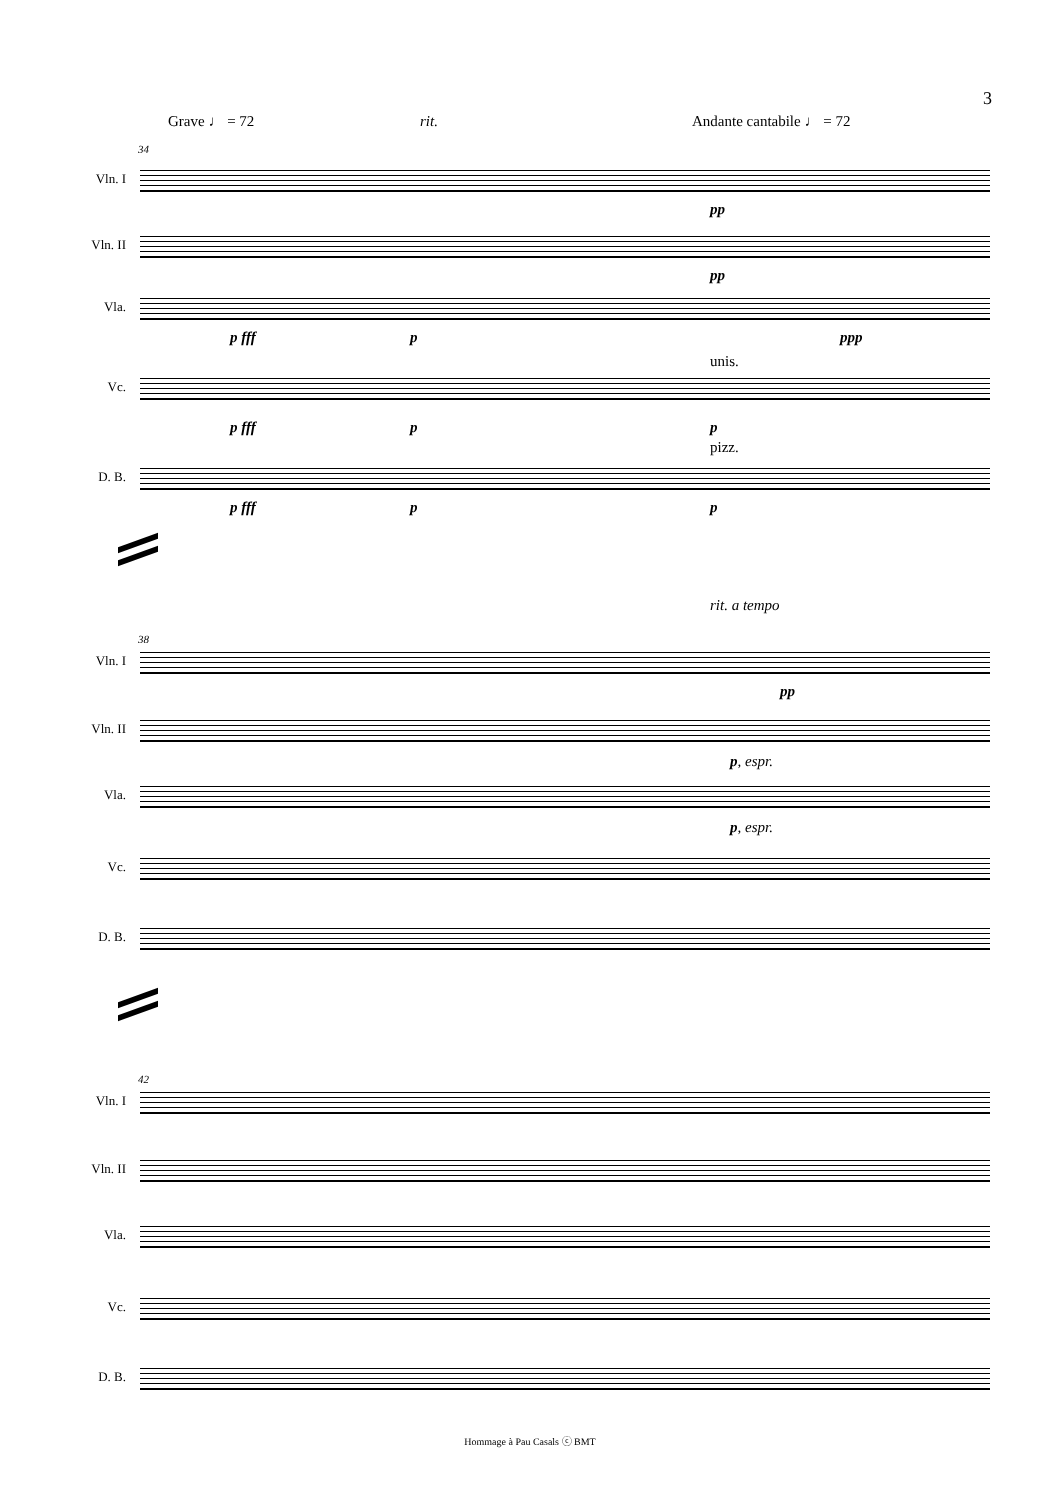3
Grave ♩ = 72 rit. Andante cantabile ♩ = 72
34
Vln. I
pp
Vln. II
pp
Vla.
p fff p ppp
unis.
Vc.
p fff p p
pizz.
D. B.
p fff p p
rit. a tempo
38
Vln. I
pp
Vln. II
p, espr.
Vla.
p, espr.
Vc.
D. B.
42
Vln. I
Vln. II
Vla.
Vc.
D. B.
Hommage à Pau Casals ⓒ BMT